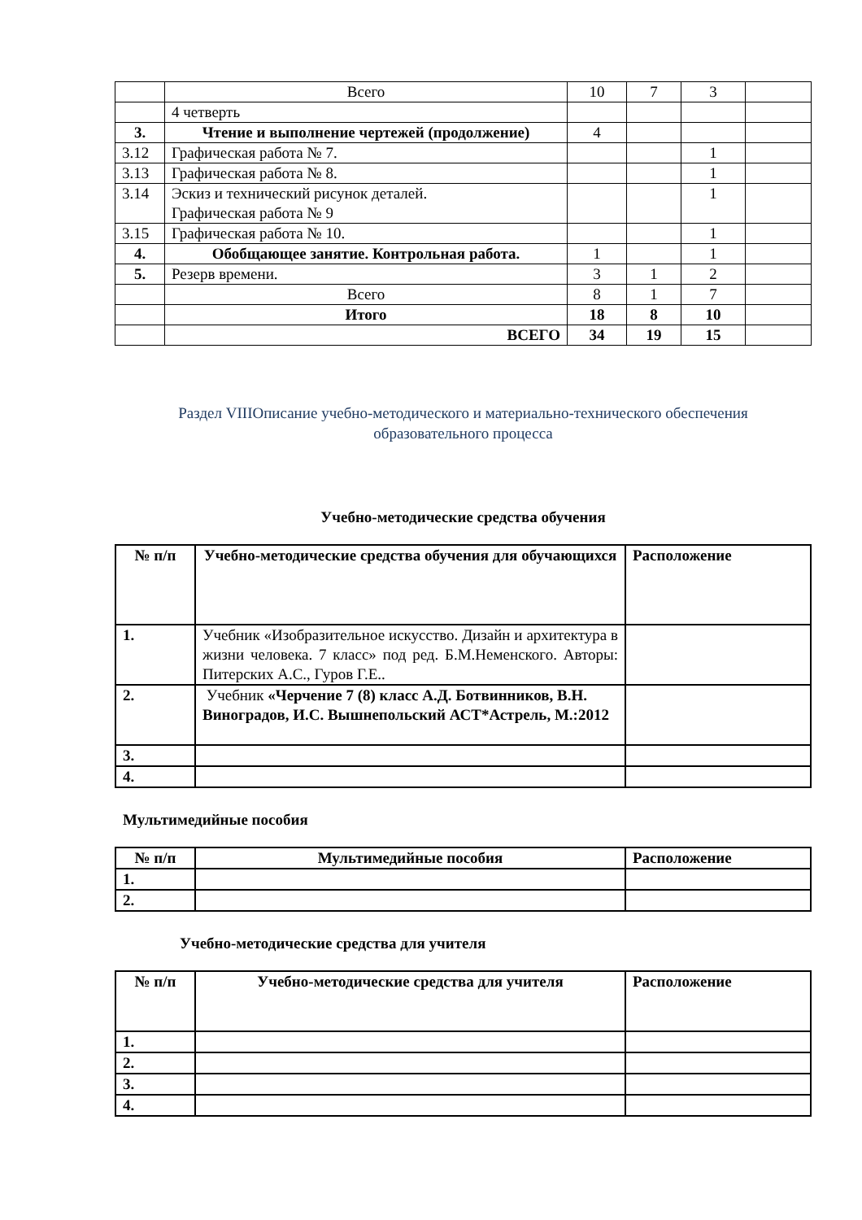| | Всего | 10 | 7 | 3 | |
| | 4 четверть | | | | |
| 3. | Чтение и выполнение чертежей (продолжение) | 4 | | | |
| 3.12 | Графическая работа № 7. | | | 1 | |
| 3.13 | Графическая работа № 8. | | | 1 | |
| 3.14 | Эскиз и технический рисунок деталей. Графическая работа № 9 | | | 1 | |
| 3.15 | Графическая работа № 10. | | | 1 | |
| 4. | Обобщающее занятие. Контрольная работа. | 1 | | 1 | |
| 5. | Резерв времени. | 3 | 1 | 2 | |
| | Всего | 8 | 1 | 7 | |
| | Итого | 18 | 8 | 10 | |
| | ВСЕГО | 34 | 19 | 15 | |
Раздел VIIIОписание учебно-методического и материально-технического обеспечения
образовательного процесса
Учебно-методические средства обучения
| № п/п | Учебно-методические средства обучения для обучающихся | Расположение |
| --- | --- | --- |
| 1. | Учебник «Изобразительное искусство. Дизайн и архитектура в жизни человека. 7 класс» под ред. Б.М.Неменского. Авторы: Питерских А.С., Гуров Г.Е.. | |
| 2. | Учебник «Черчение 7 (8) класс А.Д. Ботвинников, В.Н. Виноградов, И.С. Вышнепольский АСТ*Астрель, М.:2012 | |
| 3. | | |
| 4. | | |
Мультимедийные пособия
| № п/п | Мультимедийные пособия | Расположение |
| --- | --- | --- |
| 1. | | |
| 2. | | |
Учебно-методические средства для учителя
| № п/п | Учебно-методические средства для учителя | Расположение |
| --- | --- | --- |
| 1. | | |
| 2. | | |
| 3. | | |
| 4. | | |